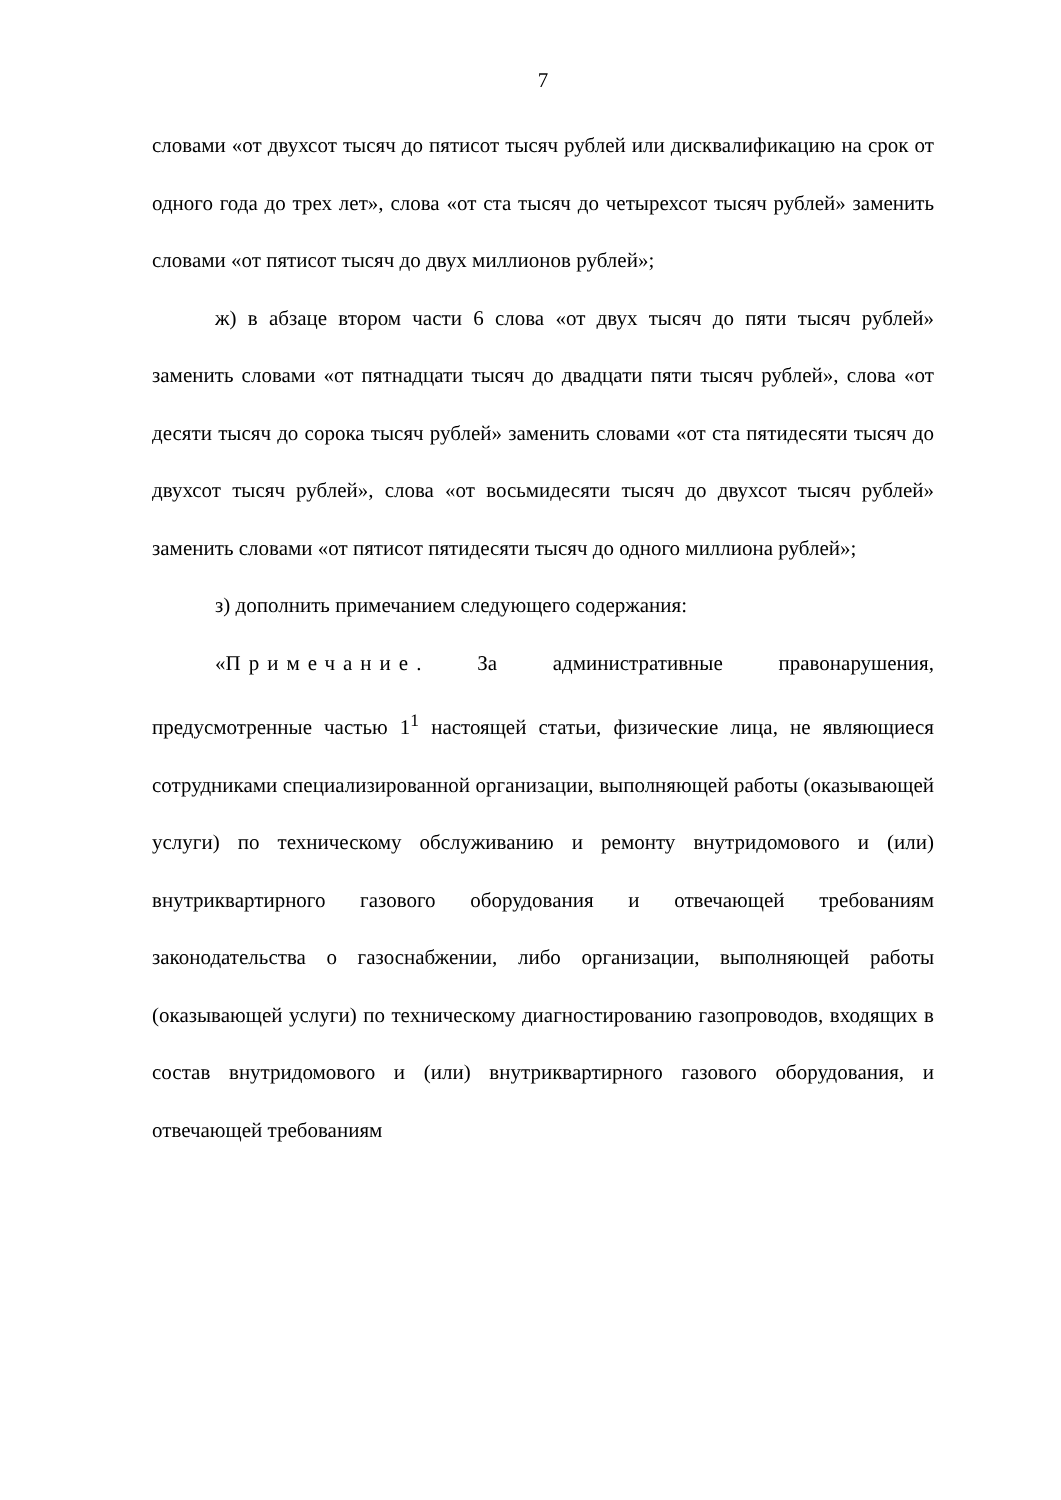7
словами «от двухсот тысяч до пятисот тысяч рублей или дисквалификацию на срок от одного года до трех лет», слова «от ста тысяч до четырехсот тысяч рублей» заменить словами «от пятисот тысяч до двух миллионов рублей»;
ж) в абзаце втором части 6 слова «от двух тысяч до пяти тысяч рублей» заменить словами «от пятнадцати тысяч до двадцати пяти тысяч рублей», слова «от десяти тысяч до сорока тысяч рублей» заменить словами «от ста пятидесяти тысяч до двухсот тысяч рублей», слова «от восьмидесяти тысяч до двухсот тысяч рублей» заменить словами «от пятисот пятидесяти тысяч до одного миллиона рублей»;
з) дополнить примечанием следующего содержания:
«Примечание. За административные правонарушения, предусмотренные частью 1<sup>1</sup> настоящей статьи, физические лица, не являющиеся сотрудниками специализированной организации, выполняющей работы (оказывающей услуги) по техническому обслуживанию и ремонту внутридомового и (или) внутриквартирного газового оборудования и отвечающей требованиям законодательства о газоснабжении, либо организации, выполняющей работы (оказывающей услуги) по техническому диагностированию газопроводов, входящих в состав внутридомового и (или) внутриквартирного газового оборудования, и отвечающей требованиям